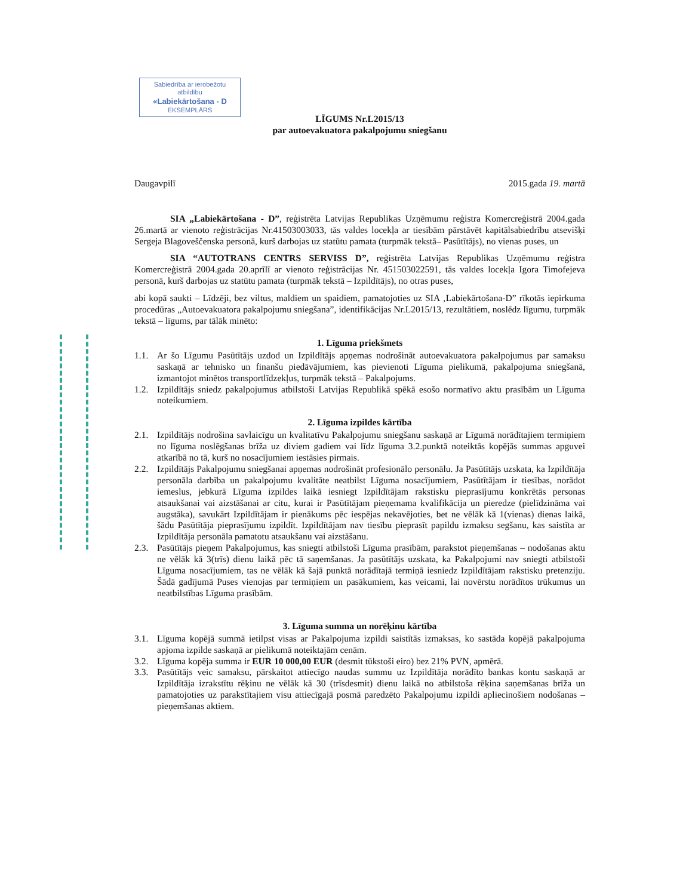Sabiedrība ar ierobežotu atbildību
«Labiekārtošana - D
EKSEMPLĀRS
LĪGUMS Nr.L2015/13
par autoevakuatora pakalpojumu sniegšanu
Daugavpilī 2015.gada 19. martā
SIA „Labiekārtošana - D”, reģistrēta Latvijas Republikas Uzņēmumu reģistra Komercreģistrā 2004.gada 26.martā ar vienoto reģistrācijas Nr.41503003033, tās valdes locekļa ar tiesībām pārstāvēt kapitālsabiedrību atsevišķi Sergeja Blagoveščenska personā, kurš darbojas uz statūtu pamata (turpmāk tekstā– Pasūtītājs), no vienas puses, un
SIA “AUTOTRANS CENTRS SERVISS D”, reģistrēta Latvijas Republikas Uzņēmumu reģistra Komercreģistrā 2004.gada 20.aprīlī ar vienoto reģistrācijas Nr. 451503022591, tās valdes locekļa Igora Timofejeva personā, kurš darbojas uz statūtu pamata (turpmāk tekstā – Izpildītājs), no otras puses,
abi kopā saukti – Līdzēji, bez viltus, maldiem un spaidiem, pamatojoties uz SIA ‚Labiekārtošana-D” rīkotās iepirkuma procedūras „Autoevakuatora pakalpojumu sniegšana”, identifikācijas Nr.L2015/13, rezultātiem, noslēdz līgumu, turpmāk tekstā – līgums, par tālāk minēto:
1. Līguma priekšmets
1.1. Ar šo Līgumu Pasūtītājs uzdod un Izpildītājs apņemas nodrošināt autoevakuatora pakalpojumus par samaksu saskaņā ar tehnisko un finanšu piedāvājumiem, kas pievienoti Līguma pielikumā, pakalpojuma sniegšanā, izmantojot minētos transportlīdzekļus, turpmāk tekstā – Pakalpojums.
1.2. Izpildītājs sniedz pakalpojumus atbilstoši Latvijas Republikā spēkā esošo normatīvo aktu prasībām un Līguma noteikumiem.
2. Līguma izpildes kārtība
2.1. Izpildītājs nodrošina savlaicīgu un kvalitatīvu Pakalpojumu sniegšanu saskaņā ar Līgumā norādītajiem termiņiem no līguma noslēgšanas brīža uz diviem gadiem vai līdz līguma 3.2.punktā noteiktās kopējās summas apguvei atkarībā no tā, kurš no nosacījumiem iestāsies pirmais.
2.2. Izpildītājs Pakalpojumu sniegšanai apņemas nodrošināt profesionālo personālu. Ja Pasūtītājs uzskata, ka Izpildītāja personāla darbība un pakalpojumu kvalitāte neatbilst Līguma nosacījumiem, Pasūtītājam ir tiesības, norādot iemeslus, jebkurā Līguma izpildes laikā iesniegt Izpildītājam rakstisku pieprasījumu konkrētās personas atsaukšanai vai aizstāšanai ar citu, kurai ir Pasūtītājam pieņemama kvalifikācija un pieredze (pielīdzināma vai augstāka), savukārt Izpildītājam ir pienākums pēc iespējas nekavējoties, bet ne vēlāk kā 1(vienas) dienas laikā, šādu Pasūtītāja pieprasījumu izpildīt. Izpildītājam nav tiesību pieprasīt papildu izmaksu segšanu, kas saistīta ar Izpildītāja personāla pamatotu atsaukšanu vai aizstāšanu.
2.3. Pasūtītājs pieņem Pakalpojumus, kas sniegti atbilstoši Līguma prasībām, parakstot pieņemšanas – nodošanas aktu ne vēlāk kā 3(trīs) dienu laikā pēc tā saņemšanas. Ja pasūtītājs uzskata, ka Pakalpojumi nav sniegti atbilstoši Līguma nosacījumiem, tas ne vēlāk kā šajā punktā norādītajā termiņā iesniedz Izpildītājam rakstisku pretenziju. Šādā gadījumā Puses vienojas par termiņiem un pasākumiem, kas veicami, lai novērstu norādītos trūkumus un neatbilstības Līguma prasībām.
3. Līguma summa un norēķinu kārtība
3.1. Līguma kopējā summā ietilpst visas ar Pakalpojuma izpildi saistītās izmaksas, ko sastāda kopējā pakalpojuma apjoma izpilde saskaņā ar pielikumā noteiktajām cenām.
3.2. Līguma kopēja summa ir EUR 10 000,00 EUR (desmit tūkstoši eiro) bez 21% PVN, apmērā.
3.3. Pasūtītājs veic samaksu, pārskaitot attiecīgo naudas summu uz Izpildītāja norādīto bankas kontu saskaņā ar Izpildītāja izrakstītu rēķinu ne vēlāk kā 30 (trīsdesmit) dienu laikā no atbilstoša rēķina saņemšanas brīža un pamatojoties uz parakstītajiem visu attiecīgajā posmā paredzēto Pakalpojumu izpildi apliecinošiem nodošanas – pieņemšanas aktiem.